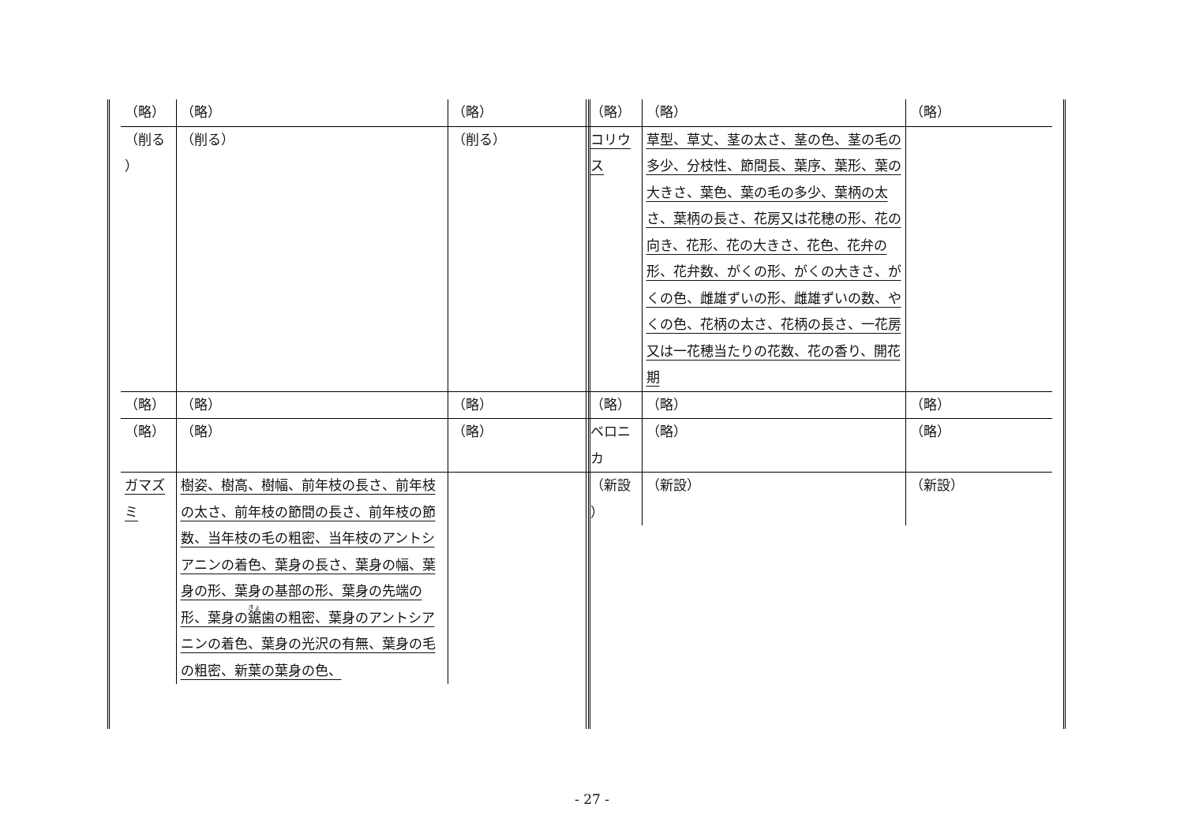| （略） | （略） | （略） |
| （削る ） | （削る） | （削る） |
| （略） | （略） | （略） |
| （略） | （略） | （略） |
| ガマズミ | 樹姿、樹高、樹幅、前年枝の長さ、前年枝の太さ、前年枝の節間の長さ、前年枝の節数、当年枝の毛の粗密、当年枝のアントシアニンの着色、葉身の長さ、葉身の幅、葉身の形、葉身の基部の形、葉身の先端の形、葉身の 鋸 歯の粗密、葉身のアントシアニンの着色、葉身の光沢の有無、葉身の毛の粗密、新葉の葉身の色、 | |
| （略） | （略） | （略） |
| コリウス | 草型、草丈、茎の太さ、茎の色、茎の毛の多少、分枝性、節間長、葉序、葉形、葉の大きさ、葉色、葉の毛の多少、葉柄の太さ、葉柄の長さ、花房又は花穂の形、花の向き、花形、花の大きさ、花色、花弁の形、花弁数、がくの形、がくの大きさ、がくの色、雌雄ずいの形、雌雄ずいの数、やくの色、花柄の太さ、花柄の長さ、一花房又は一花穂当たりの花数、花の香り、開花期 | |
| （略） | （略） | （略） |
| ベロニカ | （略） | （略） |
| （新設 ） | （新設） | （新設） |
- 27 -